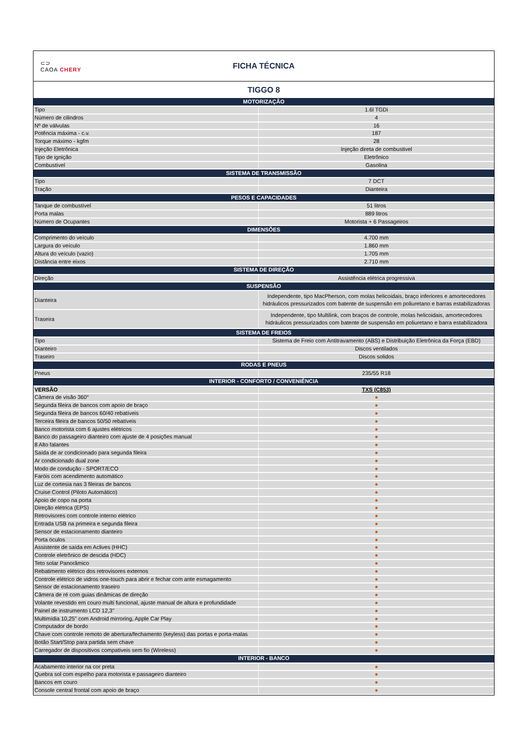⊂⊃
CAOA CHERY
FICHA TÉCNICA
TIGGO 8
| MOTORIZAÇÃO | |
| --- | --- |
| Tipo | 1.6l TGDi |
| Número de cilindros | 4 |
| Nº de válvulas | 16 |
| Potência máxima - c.v. | 187 |
| Torque máximo - kgfm | 28 |
| Injeção Eletrônica | Injeção direta de combustivel |
| Tipo de ignição | Eletrônico |
| Combustível | Gasolina |
| SISTEMA DE TRANSMISSÃO | |
| Tipo | 7 DCT |
| Tração | Dianteira |
| PESOS E CAPACIDADES | |
| Tanque de combustível | 51 litros |
| Porta malas | 889 litros |
| Número de Ocupantes | Motorista + 6 Passageiros |
| DIMENSÕES | |
| Comprimento do veículo | 4.700 mm |
| Largura do veículo | 1.860 mm |
| Altura do veículo (vazio) | 1.705 mm |
| Distância entre eixos | 2.710 mm |
| SISTEMA DE DIREÇÃO | |
| Direção | Assistência elétrica progressiva |
| SUSPENSÃO | |
| Dianteira | Independente, tipo MacPherson, com molas helicoidais, braço inferiores e amortecedores hidráulicos pressurizados com batente de suspensão em poliuretano e barras estabilizadoras |
| Traseira | Independente, tipo Multilink, com braços de controle, molas helicoidais, amortecedores hidráulicos pressurizados com batente de suspensão em poliuretano e barra estabilizadora |
| SISTEMA DE FREIOS | |
| Tipo | Sistema de Freio com Antitravamento (ABS) e Distribuição Eletrônica da Força (EBD) |
| Dianteiro | Discos ventilados |
| Traseiro | Discos solidos |
| RODAS E PNEUS | |
| Pneus | 235/55 R18 |
| INTERIOR - CONFORTO / CONVENIÊNCIA | |
| VERSÃO | TXS (C853) |
| Câmera de visão 360° | ● |
| Segunda fileira de bancos com apoio de braço | ● |
| Segunda fileira de bancos 60/40 rebatíveis | ● |
| Terceira fileira de bancos 50/50 rebatíveis | ● |
| Banco motorista com 6 ajustes elétricos | ● |
| Banco do passageiro dianteiro com ajuste de 4 posições manual | ● |
| 8 Alto falantes | ● |
| Saída de ar condicionado para segunda fileira | ● |
| Ar condicionado dual zone | ● |
| Modo de condução - SPORT/ECO | ● |
| Faróis com acendimento automático | ● |
| Luz de cortesia nas 3 fileiras de bancos | ● |
| Cruise Control (Piloto Automático) | ● |
| Apoio de copo na porta | ● |
| Direção elétrica (EPS) | ● |
| Retrovisores com controle interno elétrico | ● |
| Entrada USB na primeira e segunda fileira | ● |
| Sensor de estacionamento dianteiro | ● |
| Porta óculos | ● |
| Assistente de saída em Aclives (HHC) | ● |
| Controle eletrônico de descida (HDC) | ● |
| Teto solar Panorâmico | ● |
| Rebatimento elétrico dos retrovisores externos | ● |
| Controle elétrico de vidros one-touch para abrir e fechar com ante esmagamento | ● |
| Sensor de estacionamento traseiro | ● |
| Câmera de ré com guias dinâmicas de direção | ● |
| Volante revestido em couro multi funcional, ajuste manual de altura e profundidade | ● |
| Painel de instrumento LCD 12,3" | ● |
| Multimídia 10,25" com Android mirroring, Apple Car Play | ● |
| Computador de bordo | ● |
| Chave com controle remoto de abertura/fechamento (keyless) das portas e porta-malas | ● |
| Botão Start/Stop para partida sem chave | ● |
| Carregador de dispositivos compativeis sem fio (Wireless) | ● |
| INTERIOR - BANCO | |
| Acabamento interior na cor preta | ● |
| Quebra sol com espelho para motorista e passageiro dianteiro | ● |
| Bancos em couro | ● |
| Console central frontal com apoio de braço | ● |